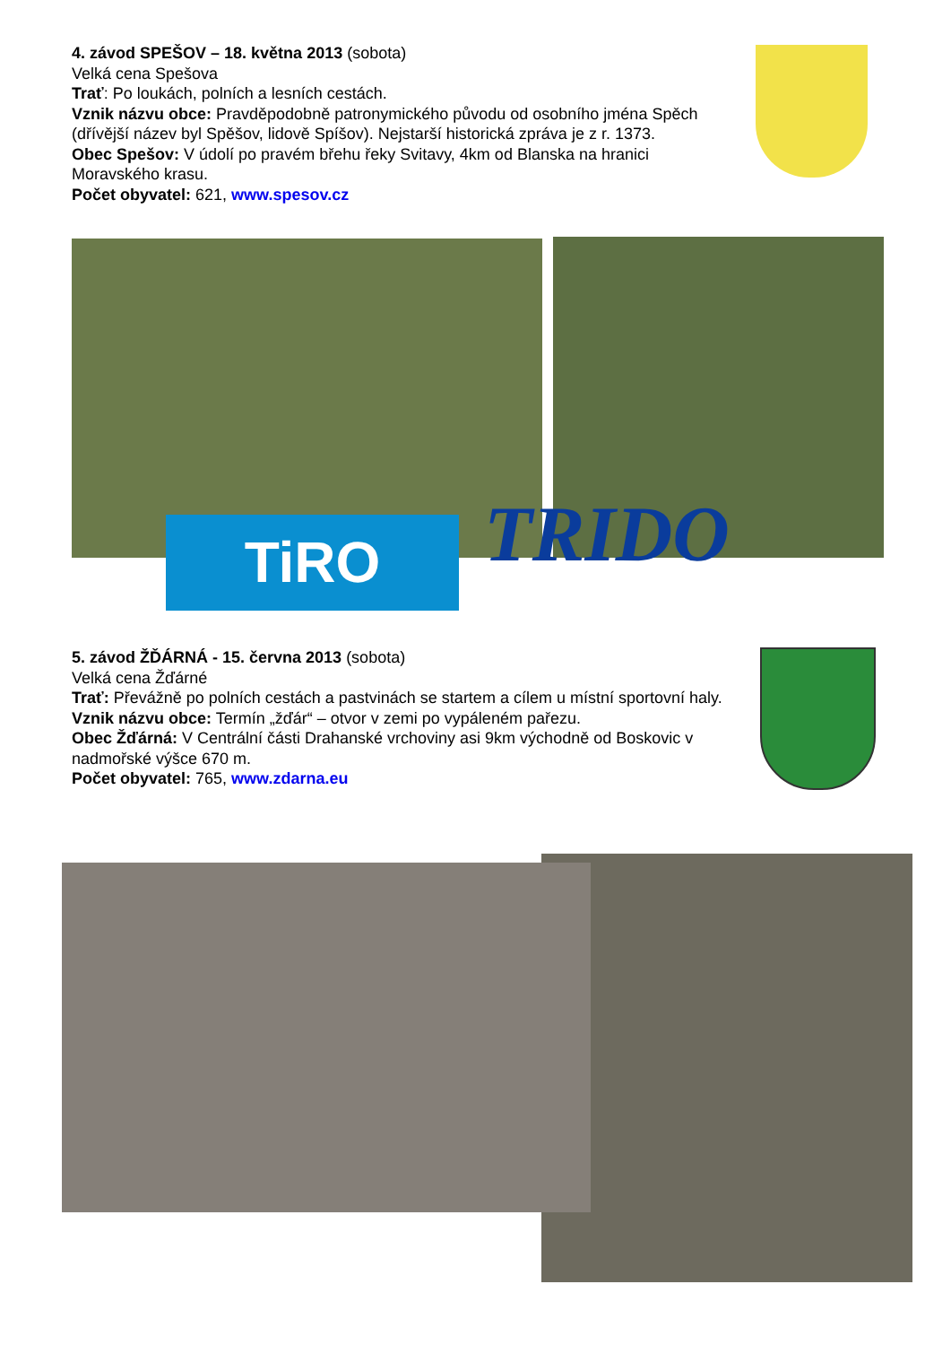4. závod SPEŠOV – 18. května 2013 (sobota)
Velká cena Spešova
Trať: Po loukách, polních a lesních cestách.
Vznik názvu obce: Pravděpodobně patronymického původu od osobního jména Spěch (dřívější název byl Spěšov, lidově Spíšov). Nejstarší historická zpráva je z r. 1373.
Obec Spešov: V údolí po pravém břehu řeky Svitavy, 4km od Blanska na hranici Moravského krasu.
Počet obyvatel: 621, www.spesov.cz
TiRO TRIDO
5. závod ŽĎÁRNÁ - 15. června 2013 (sobota)
Velká cena Žďárné
Trať: Převážně po polních cestách a pastvinách se startem a cílem u místní sportovní haly.
Vznik názvu obce: Termín „žďár“ – otvor v zemi po vypáleném pařezu.
Obec Žďárná: V Centrální části Drahanské vrchoviny asi 9km východně od Boskovic v nadmořské výšce 670 m.
Počet obyvatel: 765, www.zdarna.eu